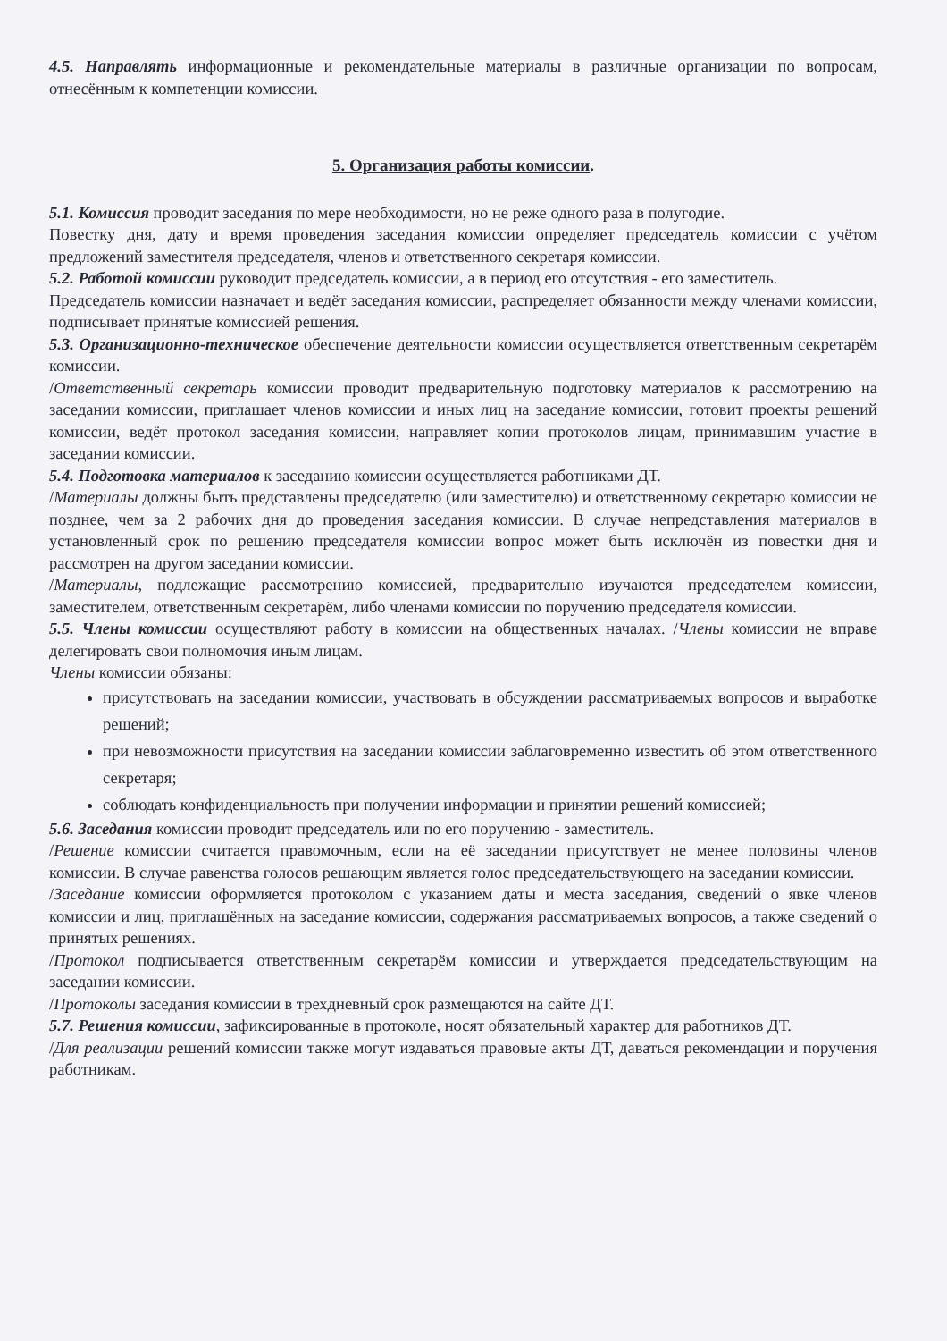4.5. Направлять информационные и рекомендательные материалы в различные организации по вопросам, отнесённым к компетенции комиссии.
5. Организация работы комиссии.
5.1. Комиссия проводит заседания по мере необходимости, но не реже одного раза в полугодие.
Повестку дня, дату и время проведения заседания комиссии определяет председатель комиссии с учётом предложений заместителя председателя, членов и ответственного секретаря комиссии.
5.2. Работой комиссии руководит председатель комиссии, а в период его отсутствия - его заместитель.
Председатель комиссии назначает и ведёт заседания комиссии, распределяет обязанности между членами комиссии, подписывает принятые комиссией решения.
5.3. Организационно-техническое обеспечение деятельности комиссии осуществляется ответственным секретарём комиссии.
/Ответственный секретарь комиссии проводит предварительную подготовку материалов к рассмотрению на заседании комиссии, приглашает членов комиссии и иных лиц на заседание комиссии, готовит проекты решений комиссии, ведёт протокол заседания комиссии, направляет копии протоколов лицам, принимавшим участие в заседании комиссии.
5.4. Подготовка материалов к заседанию комиссии осуществляется работниками ДТ.
/Материалы должны быть представлены председателю (или заместителю) и ответственному секретарю комиссии не позднее, чем за 2 рабочих дня до проведения заседания комиссии. В случае непредставления материалов в установленный срок по решению председателя комиссии вопрос может быть исключён из повестки дня и рассмотрен на другом заседании комиссии.
/Материалы, подлежащие рассмотрению комиссией, предварительно изучаются председателем комиссии, заместителем, ответственным секретарём, либо членами комиссии по поручению председателя комиссии.
5.5. Члены комиссии осуществляют работу в комиссии на общественных началах. /Члены комиссии не вправе делегировать свои полномочия иным лицам.
Члены комиссии обязаны:
присутствовать на заседании комиссии, участвовать в обсуждении рассматриваемых вопросов и выработке решений;
при невозможности присутствия на заседании комиссии заблаговременно известить об этом ответственного секретаря;
соблюдать конфиденциальность при получении информации и принятии решений комиссией;
5.6. Заседания комиссии проводит председатель или по его поручению - заместитель.
/Решение комиссии считается правомочным, если на её заседании присутствует не менее половины членов комиссии. В случае равенства голосов решающим является голос председательствующего на заседании комиссии.
/Заседание комиссии оформляется протоколом с указанием даты и места заседания, сведений о явке членов комиссии и лиц, приглашённых на заседание комиссии, содержания рассматриваемых вопросов, а также сведений о принятых решениях.
/Протокол подписывается ответственным секретарём комиссии и утверждается председательствующим на заседании комиссии.
/Протоколы заседания комиссии в трехдневный срок размещаются на сайте ДТ.
5.7. Решения комиссии, зафиксированные в протоколе, носят обязательный характер для работников ДТ.
/Для реализации решений комиссии также могут издаваться правовые акты ДТ, даваться рекомендации и поручения работникам.